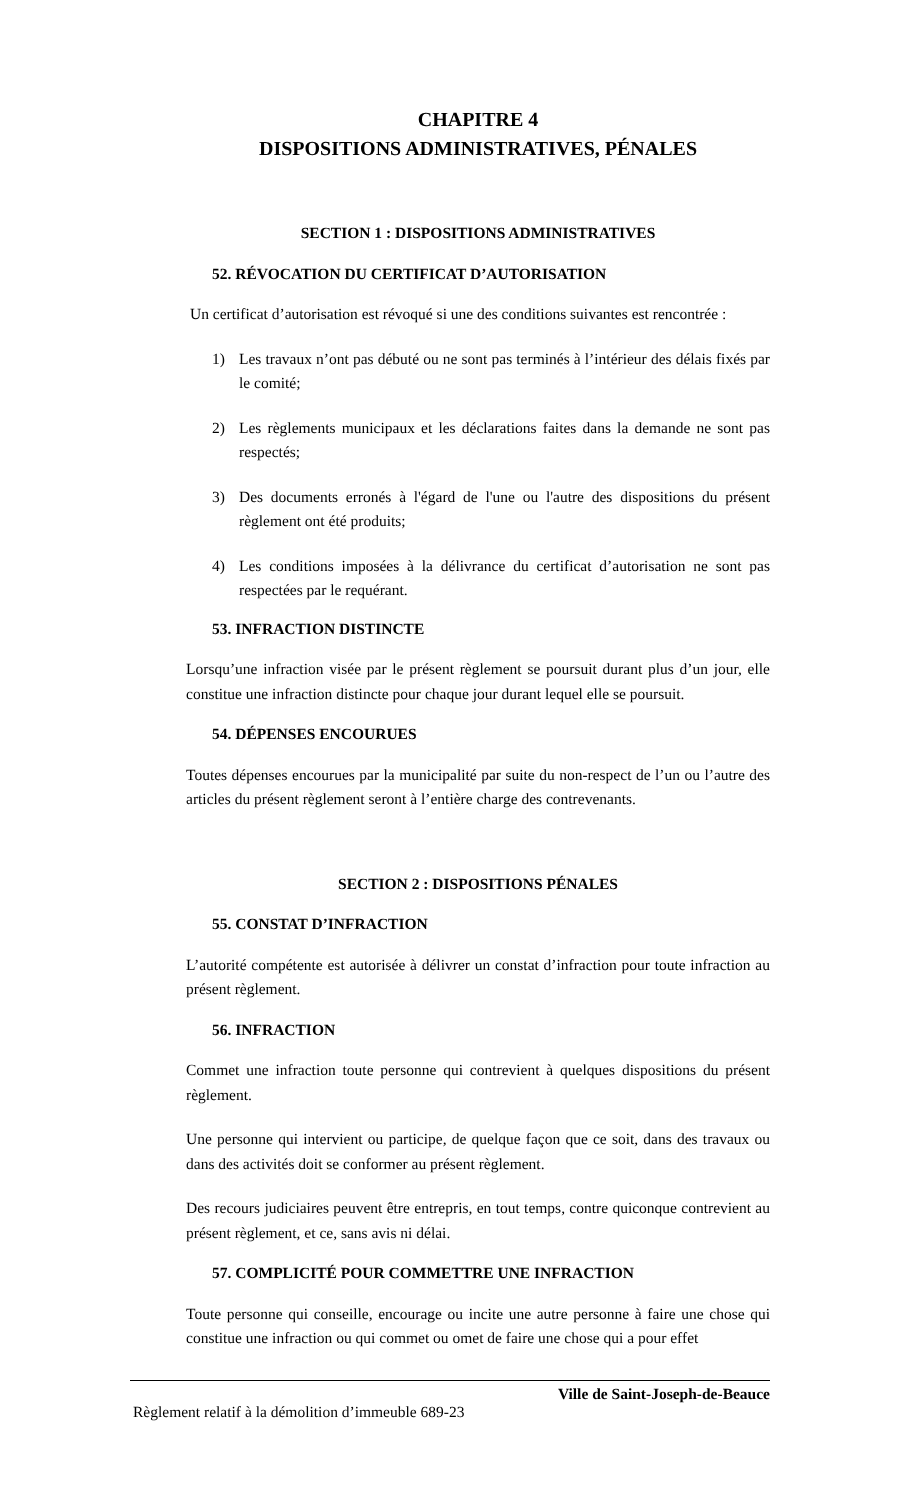CHAPITRE 4
DISPOSITIONS ADMINISTRATIVES, PÉNALES
SECTION 1 : DISPOSITIONS ADMINISTRATIVES
52. RÉVOCATION DU CERTIFICAT D’AUTORISATION
Un certificat d’autorisation est révoqué si une des conditions suivantes est rencontrée :
1) Les travaux n’ont pas débuté ou ne sont pas terminés à l’intérieur des délais fixés par le comité;
2) Les règlements municipaux et les déclarations faites dans la demande ne sont pas respectés;
3) Des documents erronés à l'égard de l'une ou l'autre des dispositions du présent règlement ont été produits;
4) Les conditions imposées à la délivrance du certificat d’autorisation ne sont pas respectées par le requérant.
53. INFRACTION DISTINCTE
Lorsqu’une infraction visée par le présent règlement se poursuit durant plus d’un jour, elle constitue une infraction distincte pour chaque jour durant lequel elle se poursuit.
54. DÉPENSES ENCOURUES
Toutes dépenses encourues par la municipalité par suite du non-respect de l’un ou l’autre des articles du présent règlement seront à l’entière charge des contrevenants.
SECTION 2 : DISPOSITIONS PÉNALES
55. CONSTAT D’INFRACTION
L’autorité compétente est autorisée à délivrer un constat d’infraction pour toute infraction au présent règlement.
56. INFRACTION
Commet une infraction toute personne qui contrevient à quelques dispositions du présent règlement.
Une personne qui intervient ou participe, de quelque façon que ce soit, dans des travaux ou dans des activités doit se conformer au présent règlement.
Des recours judiciaires peuvent être entrepris, en tout temps, contre quiconque contrevient au présent règlement, et ce, sans avis ni délai.
57. COMPLICITÉ POUR COMMETTRE UNE INFRACTION
Toute personne qui conseille, encourage ou incite une autre personne à faire une chose qui constitue une infraction ou qui commet ou omet de faire une chose qui a pour effet
Ville de Saint-Joseph-de-Beauce
Règlement relatif à la démolition d’immeuble 689-23